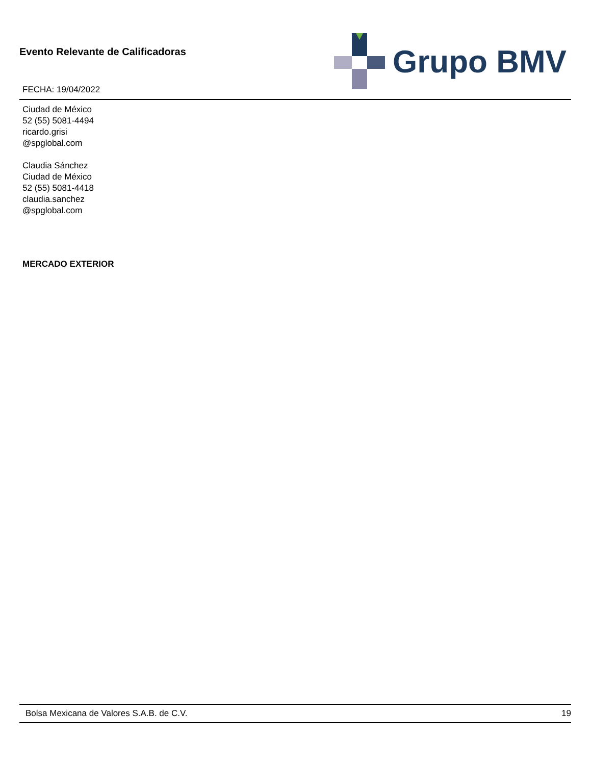Evento Relevante de Calificadoras
FECHA: 19/04/2022
Grupo BMV
Ciudad de México
52 (55) 5081-4494
ricardo.grisi
@spglobal.com
Claudia Sánchez
Ciudad de México
52 (55) 5081-4418
claudia.sanchez
@spglobal.com
MERCADO EXTERIOR
Bolsa Mexicana de Valores S.A.B. de C.V. 19